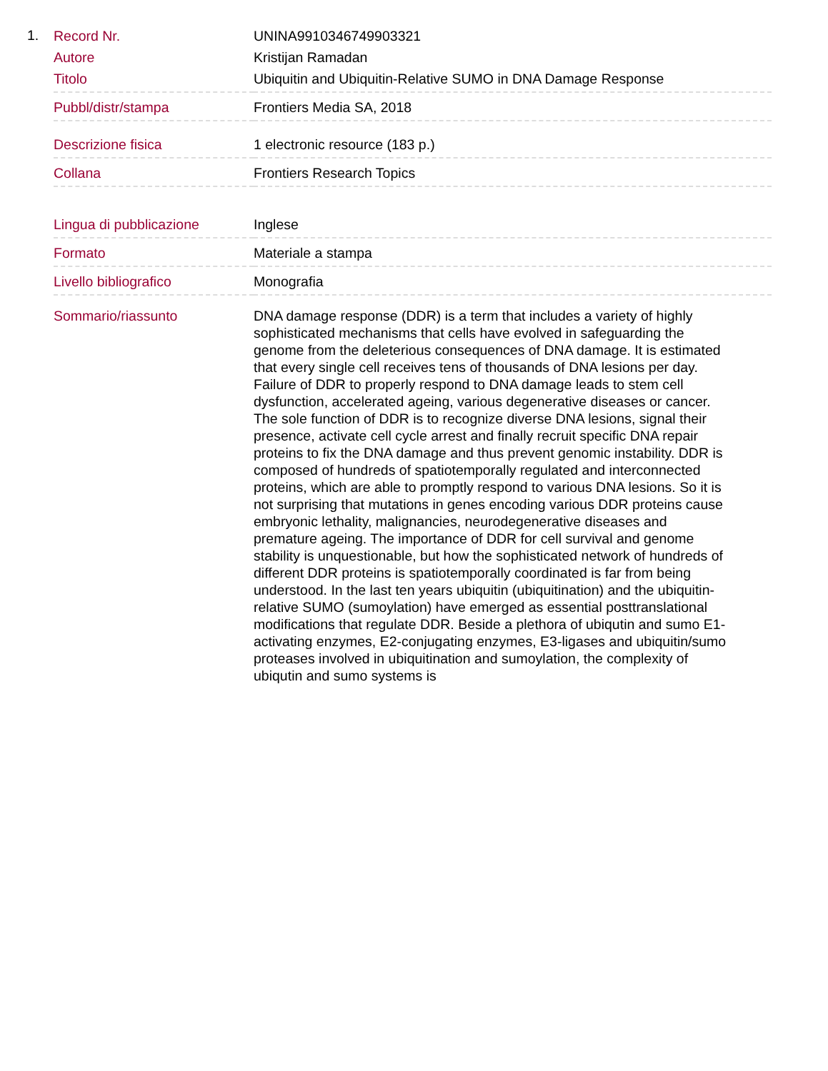1.
| Record Nr. | UNINA9910346749903321 |
| Autore | Kristijan Ramadan |
| Titolo | Ubiquitin and Ubiquitin-Relative SUMO in DNA Damage Response |
| Pubbl/distr/stampa | Frontiers Media SA, 2018 |
| Descrizione fisica | 1 electronic resource (183 p.) |
| Collana | Frontiers Research Topics |
| Lingua di pubblicazione | Inglese |
| Formato | Materiale a stampa |
| Livello bibliografico | Monografia |
| Sommario/riassunto | DNA damage response (DDR) is a term that includes a variety of highly sophisticated mechanisms that cells have evolved in safeguarding the genome from the deleterious consequences of DNA damage. It is estimated that every single cell receives tens of thousands of DNA lesions per day. Failure of DDR to properly respond to DNA damage leads to stem cell dysfunction, accelerated ageing, various degenerative diseases or cancer. The sole function of DDR is to recognize diverse DNA lesions, signal their presence, activate cell cycle arrest and finally recruit specific DNA repair proteins to fix the DNA damage and thus prevent genomic instability. DDR is composed of hundreds of spatiotemporally regulated and interconnected proteins, which are able to promptly respond to various DNA lesions. So it is not surprising that mutations in genes encoding various DDR proteins cause embryonic lethality, malignancies, neurodegenerative diseases and premature ageing. The importance of DDR for cell survival and genome stability is unquestionable, but how the sophisticated network of hundreds of different DDR proteins is spatiotemporally coordinated is far from being understood. In the last ten years ubiquitin (ubiquitination) and the ubiquitin-relative SUMO (sumoylation) have emerged as essential posttranslational modifications that regulate DDR. Beside a plethora of ubiqutin and sumo E1-activating enzymes, E2-conjugating enzymes, E3-ligases and ubiquitin/sumo proteases involved in ubiquitination and sumoylation, the complexity of ubiqutin and sumo systems is |